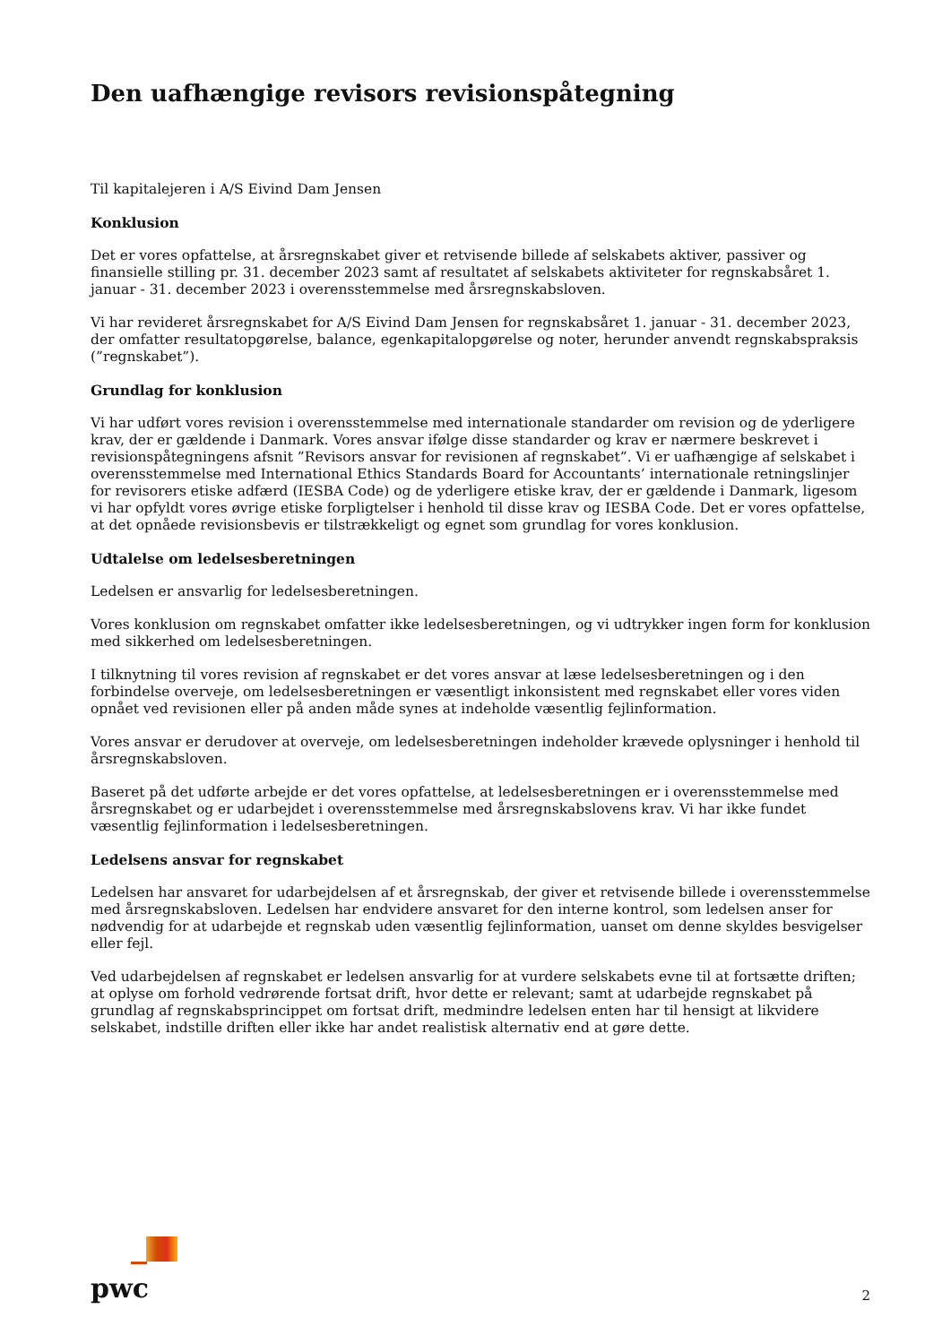Den uafhængige revisors revisionspåtegning
Til kapitalejeren i A/S Eivind Dam Jensen
Konklusion
Det er vores opfattelse, at årsregnskabet giver et retvisende billede af selskabets aktiver, passiver og finansielle stilling pr. 31. december 2023 samt af resultatet af selskabets aktiviteter for regnskabsåret 1. januar - 31. december 2023 i overensstemmelse med årsregnskabsloven.
Vi har revideret årsregnskabet for A/S Eivind Dam Jensen for regnskabsåret 1. januar - 31. december 2023, der omfatter resultatopgørelse, balance, egenkapitalopgørelse og noter, herunder anvendt regnskabspraksis (”regnskabet”).
Grundlag for konklusion
Vi har udført vores revision i overensstemmelse med internationale standarder om revision og de yderligere krav, der er gældende i Danmark. Vores ansvar ifølge disse standarder og krav er nærmere beskrevet i revisionspåtegningens afsnit ”Revisors ansvar for revisionen af regnskabet”. Vi er uafhængige af selskabet i overensstemmelse med International Ethics Standards Board for Accountants’ internationale retningslinjer for revisorers etiske adfærd (IESBA Code) og de yderligere etiske krav, der er gældende i Danmark, ligesom vi har opfyldt vores øvrige etiske forpligtelser i henhold til disse krav og IESBA Code. Det er vores opfattelse, at det opnåede revisionsbevis er tilstrækkeligt og egnet som grundlag for vores konklusion.
Udtalelse om ledelsesberetningen
Ledelsen er ansvarlig for ledelsesberetningen.
Vores konklusion om regnskabet omfatter ikke ledelsesberetningen, og vi udtrykker ingen form for konklusion med sikkerhed om ledelsesberetningen.
I tilknytning til vores revision af regnskabet er det vores ansvar at læse ledelsesberetningen og i den forbindelse overveje, om ledelsesberetningen er væsentligt inkonsistent med regnskabet eller vores viden opnået ved revisionen eller på anden måde synes at indeholde væsentlig fejlinformation.
Vores ansvar er derudover at overveje, om ledelsesberetningen indeholder krævede oplysninger i henhold til årsregnskabsloven.
Baseret på det udførte arbejde er det vores opfattelse, at ledelsesberetningen er i overensstemmelse med årsregnskabet og er udarbejdet i overensstemmelse med årsregnskabslovens krav. Vi har ikke fundet væsentlig fejlinformation i ledelsesberetningen.
Ledelsens ansvar for regnskabet
Ledelsen har ansvaret for udarbejdelsen af et årsregnskab, der giver et retvisende billede i overensstemmelse med årsregnskabsloven. Ledelsen har endvidere ansvaret for den interne kontrol, som ledelsen anser for nødvendig for at udarbejde et regnskab uden væsentlig fejlinformation, uanset om denne skyldes besvigelser eller fejl.
Ved udarbejdelsen af regnskabet er ledelsen ansvarlig for at vurdere selskabets evne til at fortsætte driften; at oplyse om forhold vedrørende fortsat drift, hvor dette er relevant; samt at udarbejde regnskabet på grundlag af regnskabsprincippet om fortsat drift, medmindre ledelsen enten har til hensigt at likvidere selskabet, indstille driften eller ikke har andet realistisk alternativ end at gøre dette.
pwc
2